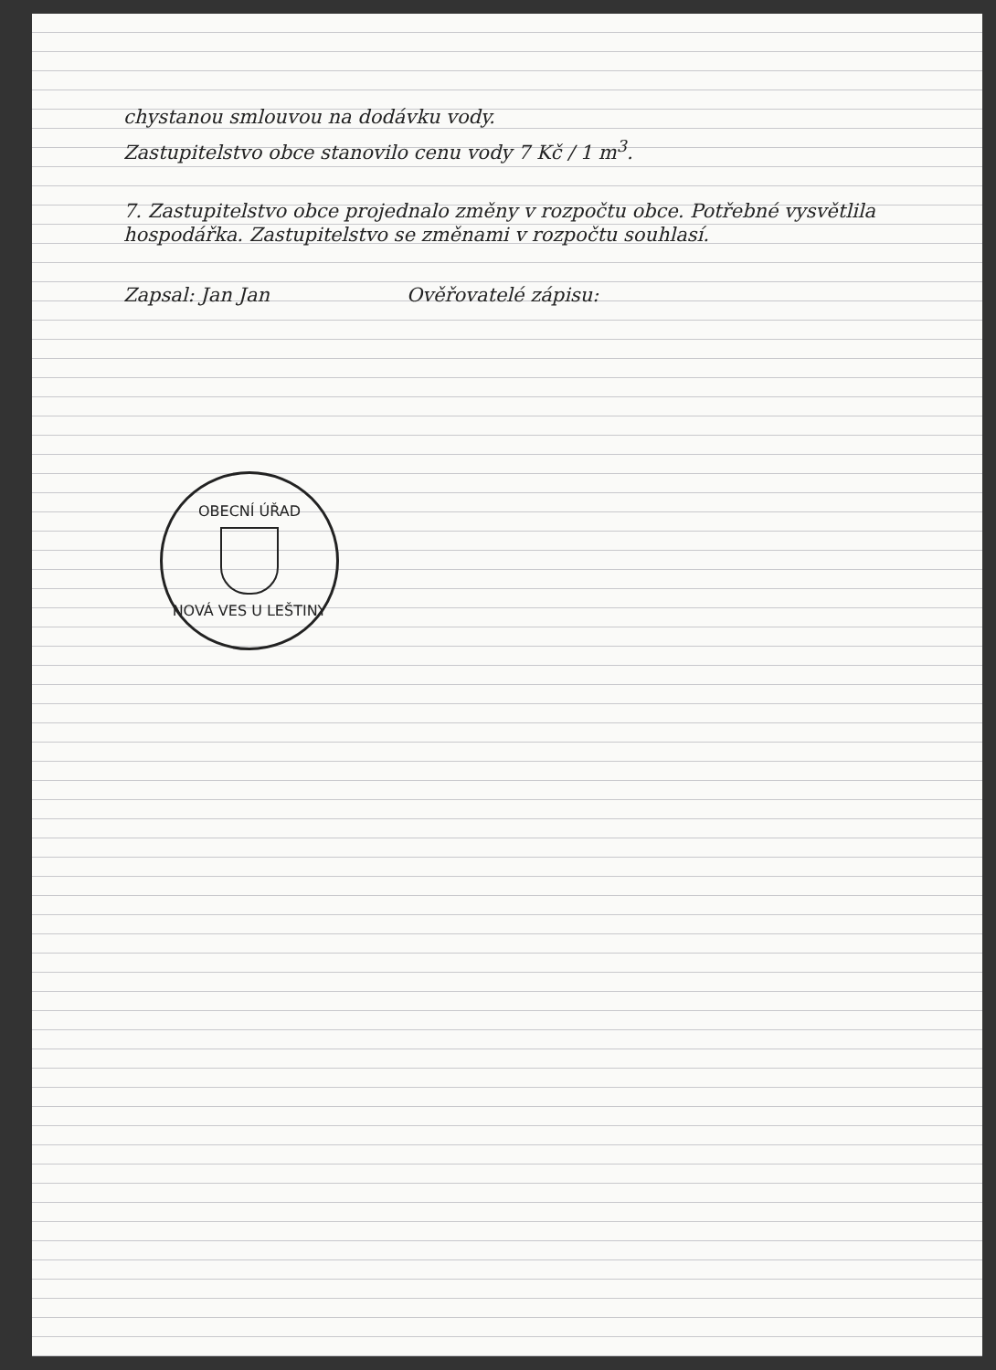chystanou smlouvou na dodávku vody.
Zastupitelstvo obce stanovilo cenu vody 7 Kč / 1 m<sup>3</sup>.
7. Zastupitelstvo obce projednalo změny v rozpočtu obce. Potřebné vysvětlila hospodářka. Zastupitelstvo se změnami v rozpočtu souhlasí.
Zapsal: Jan Jan Ověřovatelé zápisu:
OBECNÍ ÚŘAD
NOVÁ VES U LEŠTINY